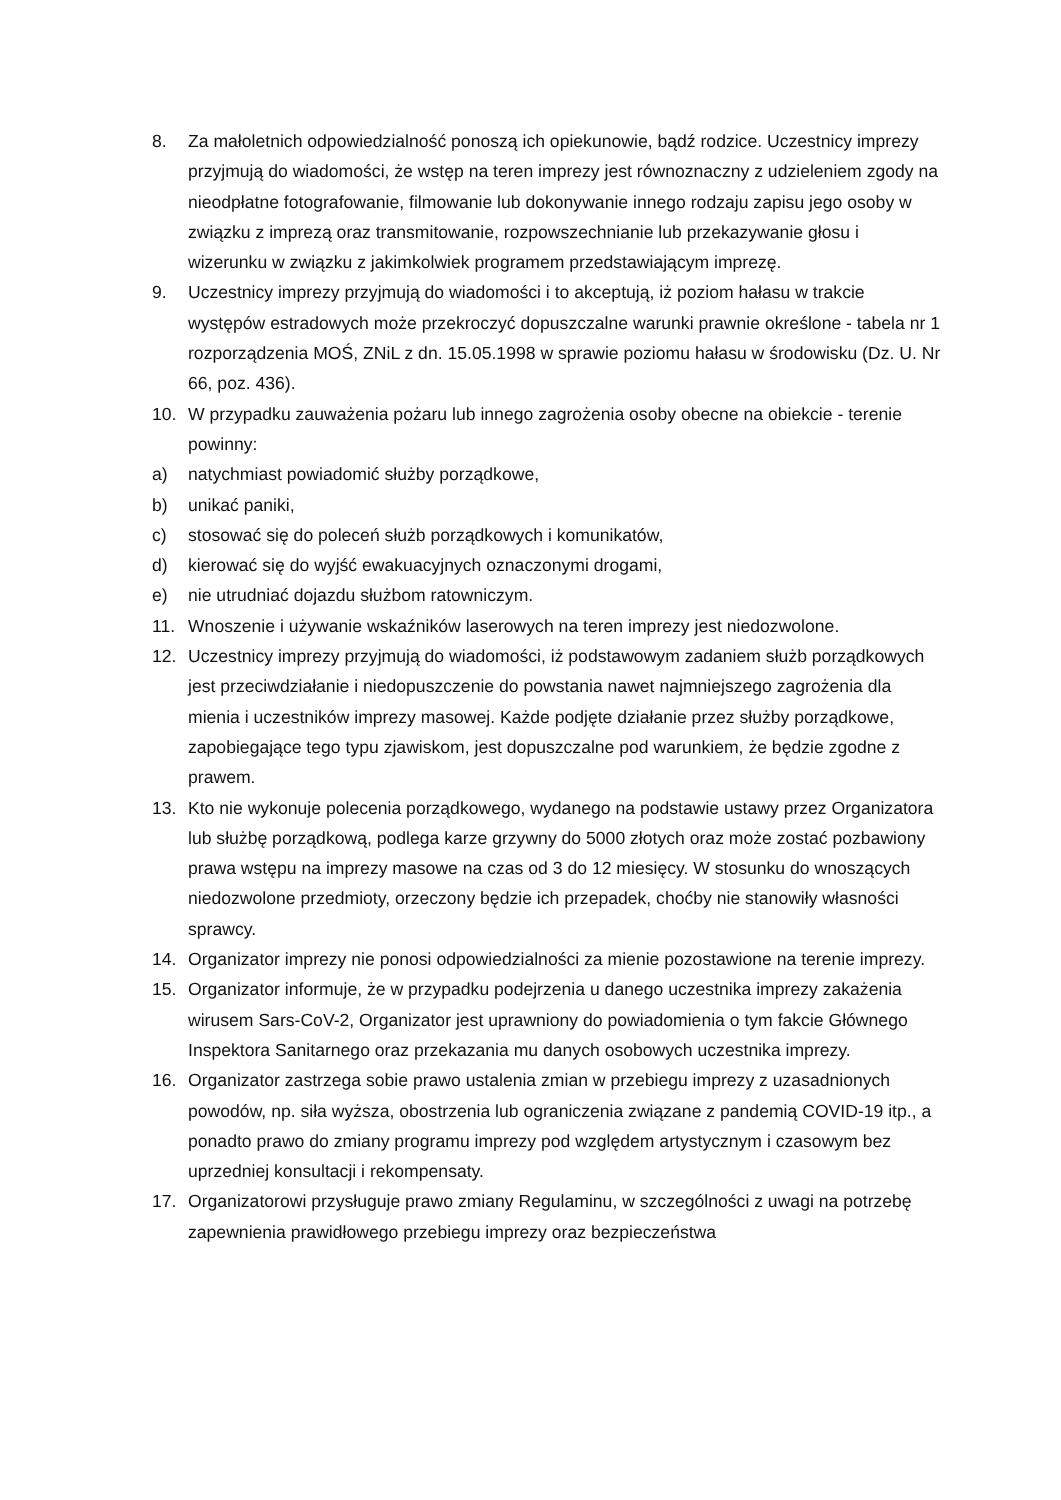8. Za małoletnich odpowiedzialność ponoszą ich opiekunowie, bądź rodzice. Uczestnicy imprezy przyjmują do wiadomości, że wstęp na teren imprezy jest równoznaczny z udzieleniem zgody na nieodpłatne fotografowanie, filmowanie lub dokonywanie innego rodzaju zapisu jego osoby w związku z imprezą oraz transmitowanie, rozpowszechnianie lub przekazywanie głosu i wizerunku w związku z jakimkolwiek programem przedstawiającym imprezę.
9. Uczestnicy imprezy przyjmują do wiadomości i to akceptują, iż poziom hałasu w trakcie występów estradowych może przekroczyć dopuszczalne warunki prawnie określone - tabela nr 1 rozporządzenia MOŚ, ZNiL z dn. 15.05.1998 w sprawie poziomu hałasu w środowisku (Dz. U. Nr 66, poz. 436).
10. W przypadku zauważenia pożaru lub innego zagrożenia osoby obecne na obiekcie - terenie powinny:
a) natychmiast powiadomić służby porządkowe,
b) unikać paniki,
c) stosować się do poleceń służb porządkowych i komunikatów,
d) kierować się do wyjść ewakuacyjnych oznaczonymi drogami,
e) nie utrudniać dojazdu służbom ratowniczym.
11. Wnoszenie i używanie wskaźników laserowych na teren imprezy jest niedozwolone.
12. Uczestnicy imprezy przyjmują do wiadomości, iż podstawowym zadaniem służb porządkowych jest przeciwdziałanie i niedopuszczenie do powstania nawet najmniejszego zagrożenia dla mienia i uczestników imprezy masowej. Każde podjęte działanie przez służby porządkowe, zapobiegające tego typu zjawiskom, jest dopuszczalne pod warunkiem, że będzie zgodne z prawem.
13. Kto nie wykonuje polecenia porządkowego, wydanego na podstawie ustawy przez Organizatora lub służbę porządkową, podlega karze grzywny do 5000 złotych oraz może zostać pozbawiony prawa wstępu na imprezy masowe na czas od 3 do 12 miesięcy. W stosunku do wnoszących niedozwolone przedmioty, orzeczony będzie ich przepadek, choćby nie stanowiły własności sprawcy.
14. Organizator imprezy nie ponosi odpowiedzialności za mienie pozostawione na terenie imprezy.
15. Organizator informuje, że w przypadku podejrzenia u danego uczestnika imprezy zakażenia wirusem Sars-CoV-2, Organizator jest uprawniony do powiadomienia o tym fakcie Głównego Inspektora Sanitarnego oraz przekazania mu danych osobowych uczestnika imprezy.
16. Organizator zastrzega sobie prawo ustalenia zmian w przebiegu imprezy z uzasadnionych powodów, np. siła wyższa, obostrzenia lub ograniczenia związane z pandemią COVID-19 itp., a ponadto prawo do zmiany programu imprezy pod względem artystycznym i czasowym bez uprzedniej konsultacji i rekompensaty.
17. Organizatorowi przysługuje prawo zmiany Regulaminu, w szczególności z uwagi na potrzebę zapewnienia prawidłowego przebiegu imprezy oraz bezpieczeństwa